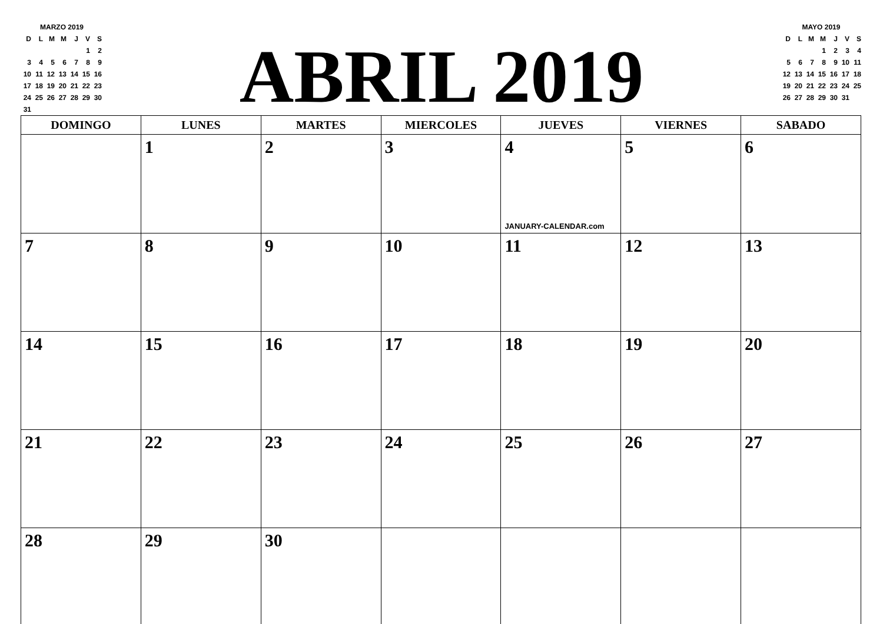| MARZO 2019 | | | | | | |
| D | L | M | M | J | V | S |
| | | | | | 1 | 2 |
| 3 | 4 | 5 | 6 | 7 | 8 | 9 |
| 10 | 11 | 12 | 13 | 14 | 15 | 16 |
| 17 | 18 | 19 | 20 | 21 | 22 | 23 |
| 24 | 25 | 26 | 27 | 28 | 29 | 30 |
| 31 | | | | | | |
ABRIL 2019
| MAYO 2019 | | | | | | |
| D | L | M | M | J | V | S |
| | | | 1 | 2 | 3 | 4 |
| 5 | 6 | 7 | 8 | 9 | 10 | 11 |
| 12 | 13 | 14 | 15 | 16 | 17 | 18 |
| 19 | 20 | 21 | 22 | 23 | 24 | 25 |
| 26 | 27 | 28 | 29 | 30 | 31 | |
| DOMINGO | LUNES | MARTES | MIERCOLES | JUEVES | VIERNES | SABADO |
| --- | --- | --- | --- | --- | --- | --- |
| | 1 | 2 | 3 | 4 JANUARY-CALENDAR.com | 5 | 6 |
| 7 | 8 | 9 | 10 | 11 | 12 | 13 |
| 14 | 15 | 16 | 17 | 18 | 19 | 20 |
| 21 | 22 | 23 | 24 | 25 | 26 | 27 |
| 28 | 29 | 30 | | | | |